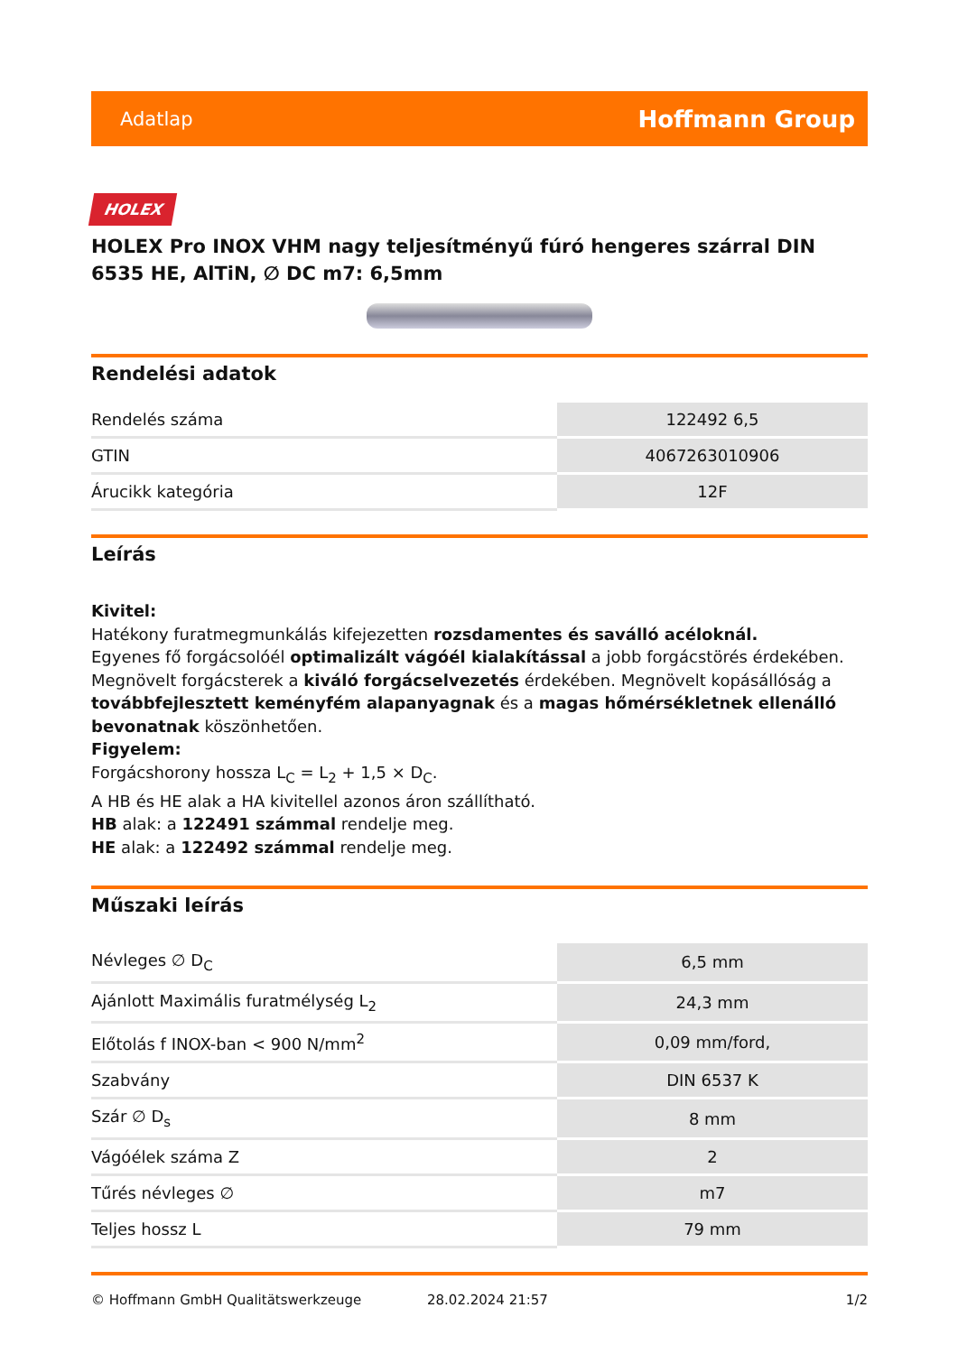Adatlap Hoffmann Group
HOLEX
HOLEX Pro INOX VHM nagy teljesítményű fúró hengeres szárral DIN 6535 HE, AlTiN, ∅ DC m7: 6,5mm
Rendelési adatok
| Rendelés száma | 122492 6,5 |
| GTIN | 4067263010906 |
| Árucikk kategória | 12F |
Leírás
Kivitel:
Hatékony furatmegmunkálás kifejezetten rozsdamentes és saválló acéloknál.
Egyenes fő forgácsolóél optimalizált vágóél kialakítással a jobb forgácstörés érdekében. Megnövelt forgácsterek a kiváló forgácselvezetés érdekében. Megnövelt kopásállóság a továbbfejlesztett keményfém alapanyagnak és a magas hőmérsékletnek ellenálló bevonatnak köszönhetően.
Figyelem:
Forgácshorony hossza L<sub>C</sub> = L<sub>2</sub> + 1,5 × D<sub>C</sub>.
A HB és HE alak a HA kivitellel azonos áron szállítható.
HB alak: a 122491 számmal rendelje meg.
HE alak: a 122492 számmal rendelje meg.
Műszaki leírás
| Névleges ∅ D<sub>C</sub> | 6,5 mm |
| Ajánlott Maximális furatmélység L<sub>2</sub> | 24,3 mm |
| Előtolás f INOX-ban < 900 N/mm<sup>2</sup> | 0,09 mm/ford, |
| Szabvány | DIN 6537 K |
| Szár ∅ D<sub>s</sub> | 8 mm |
| Vágóélek száma Z | 2 |
| Tűrés névleges ∅ | m7 |
| Teljes hossz L | 79 mm |
© Hoffmann GmbH Qualitätswerkzeuge 28.02.2024 21:57 1/2